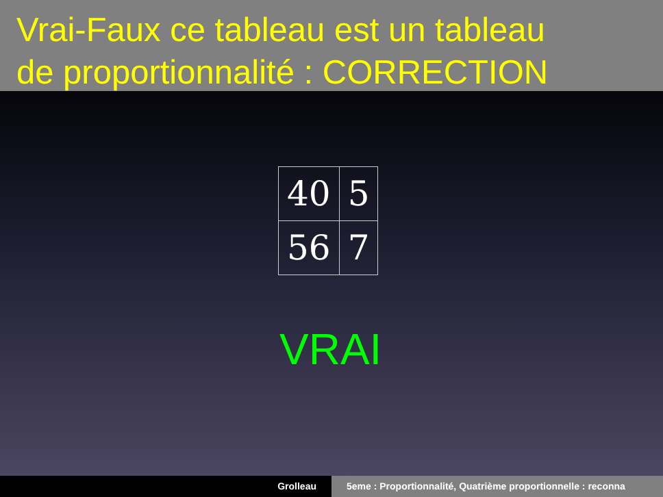Vrai-Faux ce tableau est un tableau
de proportionnalité : CORRECTION
| 40 | 5 |
| 56 | 7 |
VRAI
Grolleau 5eme : Proportionnalité, Quatrième proportionnelle : reconna